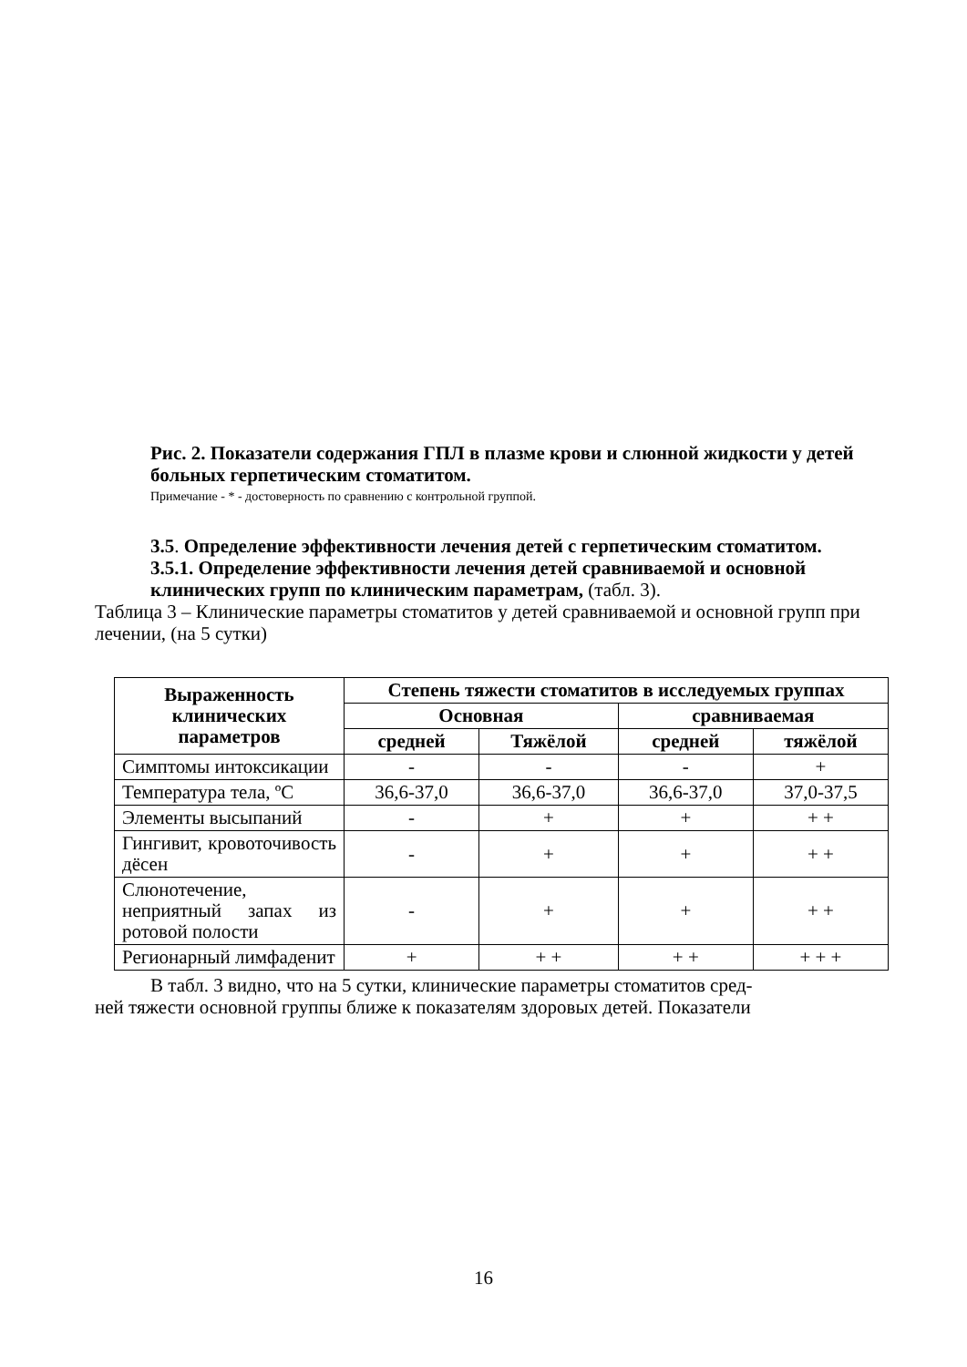Рис. 2. Показатели содержания ГПЛ в плазме крови и слюнной жидкости у детей больных герпетическим стоматитом.
Примечание - * - достоверность по сравнению с контрольной группой.
3.5. Определение эффективности лечения детей с герпетическим стоматитом.
3.5.1. Определение эффективности лечения детей сравниваемой и основной клинических групп по клиническим параметрам, (табл. 3).
Таблица 3 – Клинические параметры стоматитов у детей сравниваемой и основной групп при лечении, (на 5 сутки)
| Выраженность клинических параметров | Степень тяжести стоматитов в исследуемых группах | | | |
| --- | --- | --- | --- | --- |
| | Основная | | сравниваемая | |
| | средней | Тяжёлой | средней | тяжёлой |
| Симптомы интоксикации | - | - | - | + |
| Температура тела, ºС | 36,6-37,0 | 36,6-37,0 | 36,6-37,0 | 37,0-37,5 |
| Элементы высыпаний | - | + | + | + + |
| Гингивит, кровоточивость дёсен | - | + | + | + + |
| Слюнотечение, неприятный запах из ротовой полости | - | + | + | + + |
| Регионарный лимфаденит | + | + + | + + | + + + |
В табл. 3 видно, что на 5 сутки, клинические параметры стоматитов сред-
ней тяжести основной группы ближе к показателям здоровых детей. Показатели
16